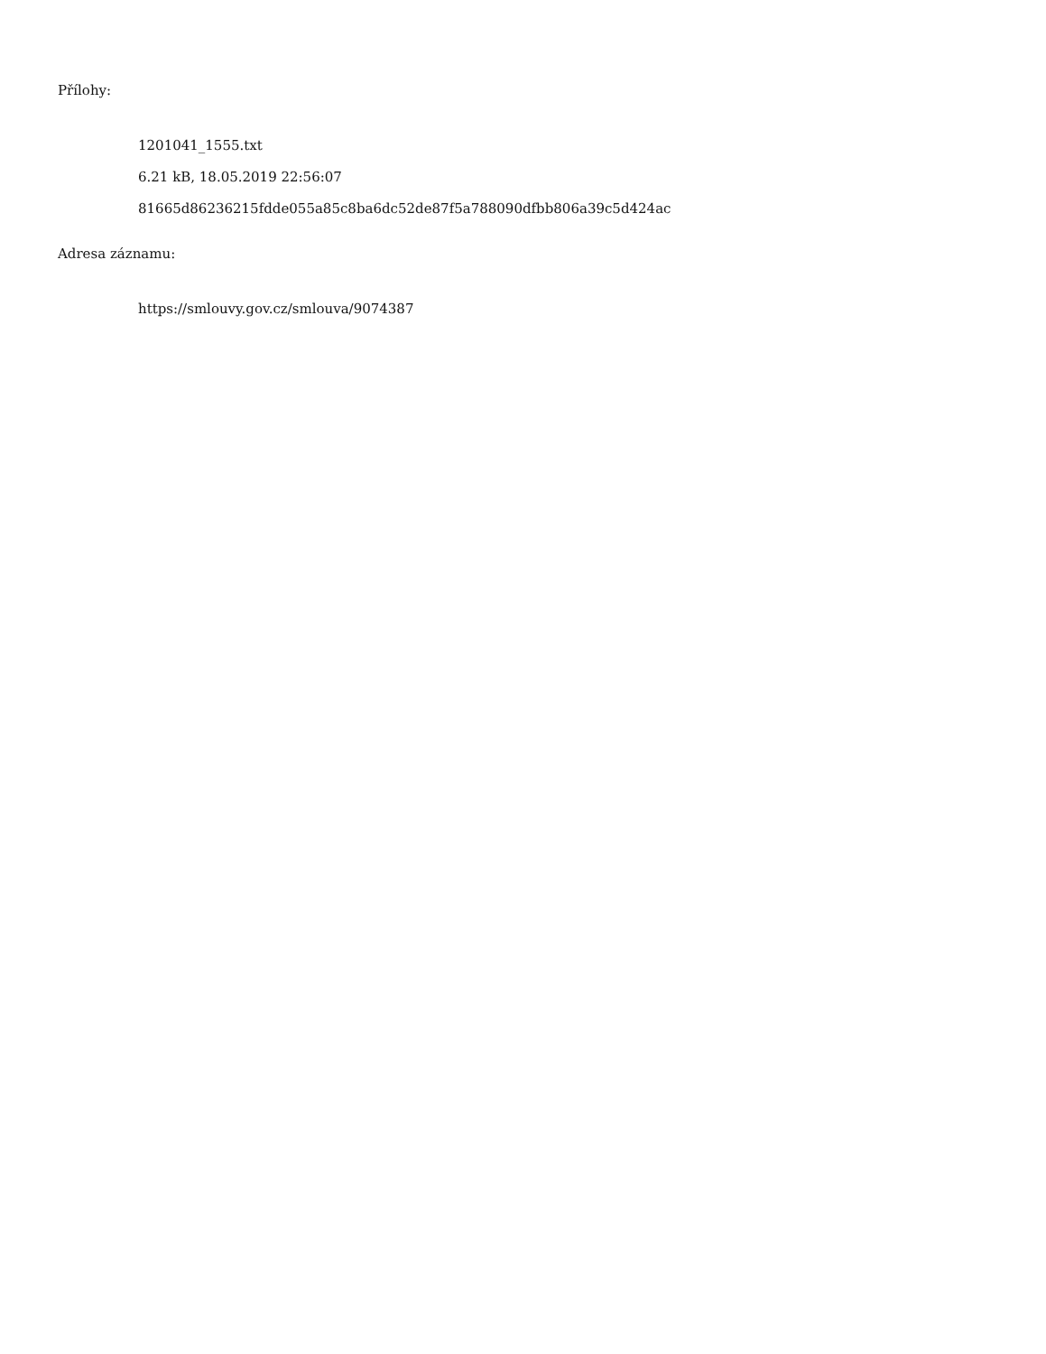Přílohy:
1201041_1555.txt
6.21 kB, 18.05.2019 22:56:07
81665d86236215fdde055a85c8ba6dc52de87f5a788090dfbb806a39c5d424ac
Adresa záznamu:
https://smlouvy.gov.cz/smlouva/9074387